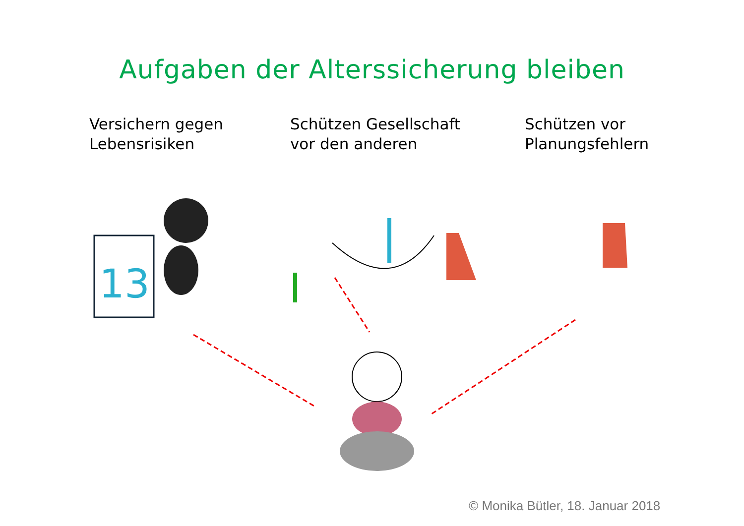Aufgaben der Alterssicherung bleiben
Versichern gegen
Lebensrisiken
Schützen Gesellschaft
vor den anderen
Schützen vor
Planungsfehlern
13
© Monika Bütler, 18. Januar 2018